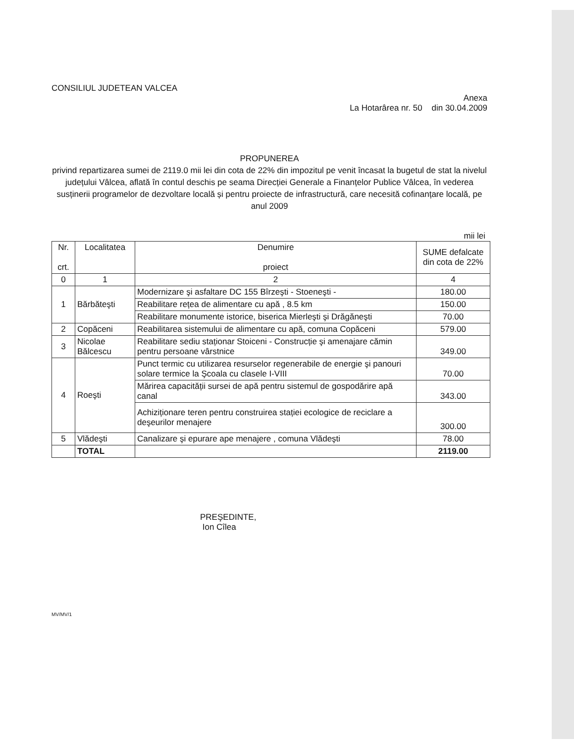CONSILIUL JUDETEAN VALCEA
Anexa
La Hotarârea nr. 50 din 30.04.2009
PROPUNEREA
privind repartizarea sumei de 2119.0 mii lei din cota de 22% din impozitul pe venit încasat la bugetul de stat la nivelul județului Vâlcea, aflată în contul deschis pe seama Direcției Generale a Finanțelor Publice Vâlcea, în vederea susținerii programelor de dezvoltare locală și pentru proiecte de infrastructură, care necesită cofinanțare locală, pe anul 2009
mii lei
| Nr. crt. | Localitatea | Denumire proiect | SUME defalcate din cota de 22% |
| --- | --- | --- | --- |
| 0 | 1 | 2 | 4 |
| 1 | Bărbăteşti | Modernizare şi asfaltare DC 155 Bîrzeşti - Stoeneşti - | 180.00 |
| | | Reabilitare rețea de alimentare cu apă , 8.5 km | 150.00 |
| | | Reabilitare monumente istorice, biserica Mierleşti şi Drăgăneşti | 70.00 |
| 2 | Copăceni | Reabilitarea sistemului de alimentare cu apă, comuna Copăceni | 579.00 |
| 3 | Nicolae Bălcescu | Reabilitare sediu staționar Stoiceni - Construcție şi amenajare cămin pentru persoane vârstnice | 349.00 |
| 4 | Roeşti | Punct termic cu utilizarea resurselor regenerabile de energie şi panouri solare termice la Şcoala cu clasele I-VIII | 70.00 |
| | | Mărirea capacității sursei de apă pentru sistemul de gospodărire apă canal | 343.00 |
| | | Achiziționare teren pentru construirea stației ecologice de reciclare a deşeurilor menajere | 300.00 |
| 5 | Vlădeşti | Canalizare şi epurare ape menajere , comuna Vlădeşti | 78.00 |
| | TOTAL | | 2119.00 |
PREŞEDINTE,
Ion Cîlea
MV/MV/1